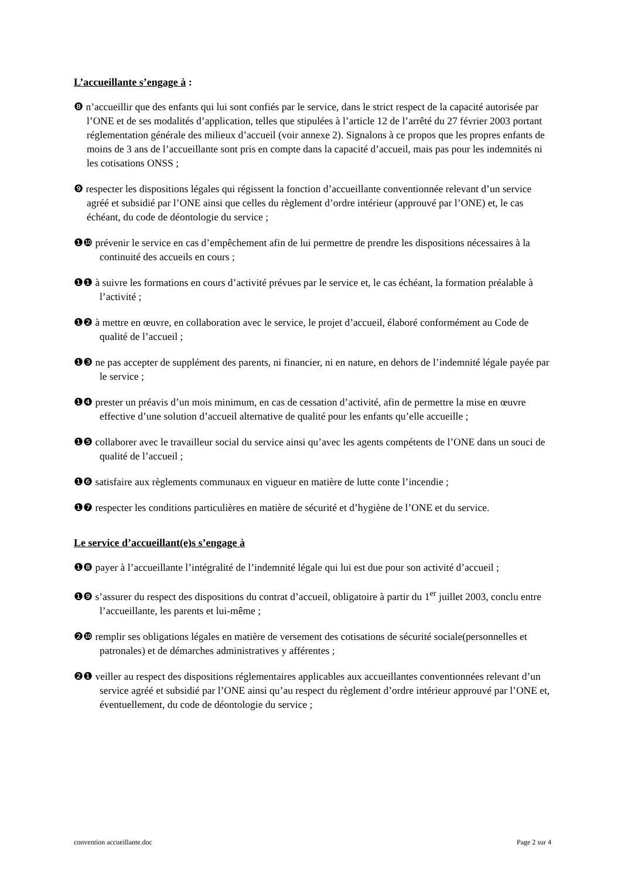L’accueillante s’engage à :
❽ n’accueillir que des enfants qui lui sont confiés par le service, dans le strict respect de la capacité autorisée par l’ONE et de ses modalités d’application, telles que stipulées à l’article 12 de l’arrêté du 27 février 2003 portant réglementation générale des milieux d’accueil (voir annexe 2). Signalons à ce propos que les propres enfants de moins de 3 ans de l’accueillante sont pris en compte dans la capacité d’accueil, mais pas pour les indemnités ni les cotisations ONSS ;
❾ respecter les dispositions légales qui régissent la fonction d’accueillante conventionnée relevant d’un service agréé et subsidié par l’ONE ainsi que celles du règlement d’ordre intérieur (approuvé par l’ONE) et, le cas échéant, du code de déontologie du service ;
❶❿ prévenir le service en cas d’empêchement afin de lui permettre de prendre les dispositions nécessaires à la continuité des accueils en cours ;
❶❶ à suivre les formations en cours d’activité prévues par le service et, le cas échéant, la formation préalable à l’activité ;
❶❷ à mettre en œuvre, en collaboration avec le service, le projet d’accueil, élaboré conformément au Code de qualité de l’accueil ;
❶❸ ne pas accepter de supplément des parents, ni financier, ni en nature, en dehors de l’indemnité légale payée par le service ;
❶❹ prester un préavis d’un mois minimum, en cas de cessation d’activité, afin de permettre la mise en œuvre effective d’une solution d’accueil alternative de qualité pour les enfants qu’elle accueille ;
❶❺ collaborer avec le travailleur social du service ainsi qu’avec les agents compétents de l’ONE dans un souci de qualité de l’accueil ;
❶❻ satisfaire aux règlements communaux en vigueur en matière de lutte conte l’incendie ;
❶❼ respecter les conditions particulières en matière de sécurité et d’hygiène de l’ONE et du service.
Le service d’accueillant(e)s s’engage à
❶❽ payer à l’accueillante l’intégralité de l’indemnité légale qui lui est due pour son activité d’accueil ;
❶❾ s’assurer du respect des dispositions du contrat d’accueil, obligatoire à partir du 1<sup>er</sup> juillet 2003, conclu entre l’accueillante, les parents et lui-même ;
❷❿ remplir ses obligations légales en matière de versement des cotisations de sécurité sociale(personnelles et patronales) et de démarches administratives y afférentes ;
❷❶ veiller au respect des dispositions réglementaires applicables aux accueillantes conventionnées relevant d’un service agréé et subsidié par l’ONE ainsi qu’au respect du règlement d’ordre intérieur approuvé par l’ONE et, éventuellement, du code de déontologie du service ;
convention accueillante.doc Page 2 sur 4